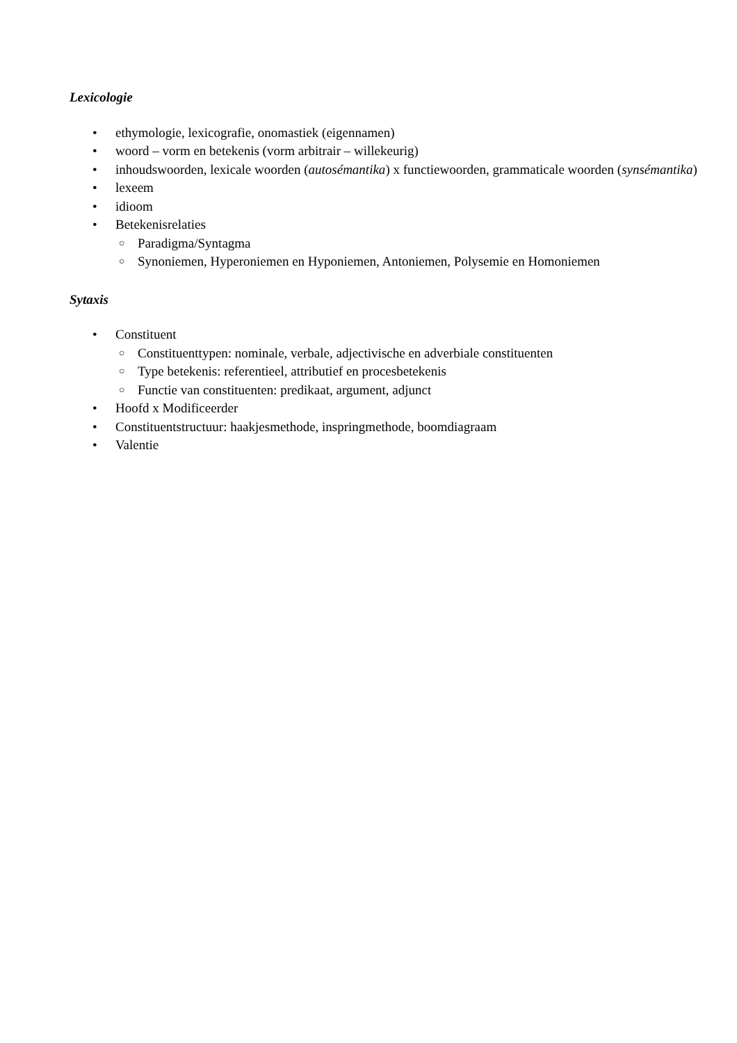Lexicologie
• ethymologie, lexicografie, onomastiek (eigennamen)
• woord – vorm en betekenis (vorm arbitrair – willekeurig)
• inhoudswoorden, lexicale woorden (autosémantika) x functiewoorden, grammaticale woorden (synsémantika)
• lexeem
• idioom
• Betekenisrelaties
○ Paradigma/Syntagma
○ Synoniemen, Hyperoniemen en Hyponiemen, Antoniemen, Polysemie en Homoniemen
Sytaxis
• Constituent
○ Constituenttypen: nominale, verbale, adjectivische en adverbiale constituenten
○ Type betekenis: referentieel, attributief en procesbetekenis
○ Functie van constituenten: predikaat, argument, adjunct
• Hoofd x Modificeerder
• Constituentstructuur: haakjesmethode, inspringmethode, boomdiagraam
• Valentie